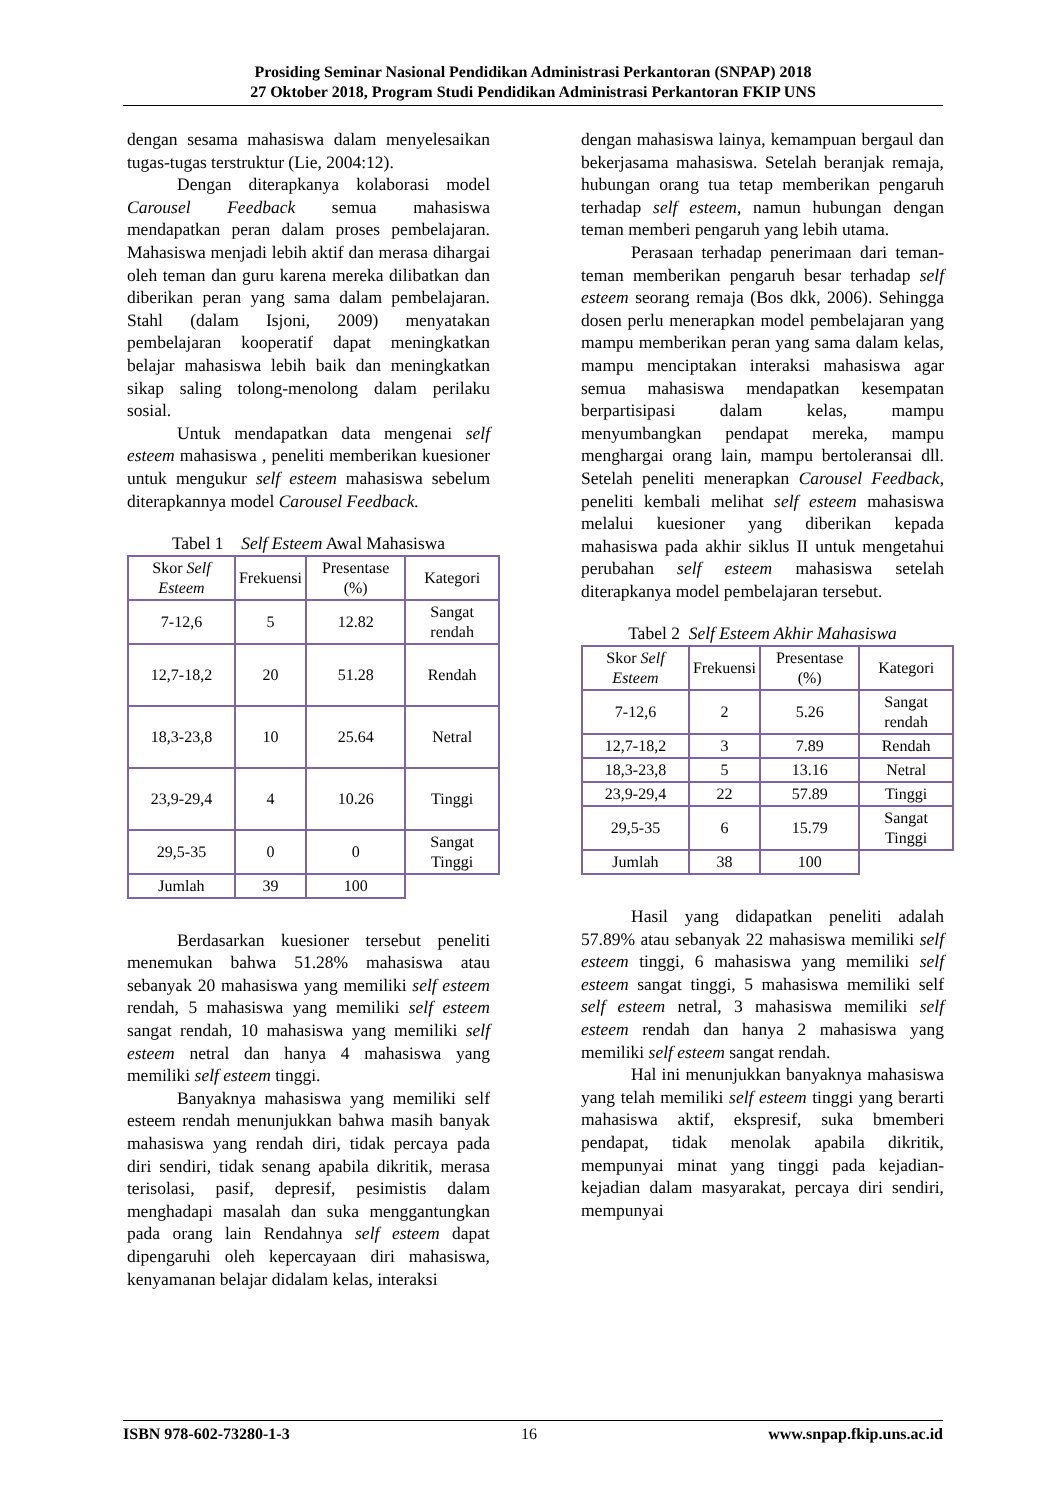Prosiding Seminar Nasional Pendidikan Administrasi Perkantoran (SNPAP) 2018
27 Oktober 2018, Program Studi Pendidikan Administrasi Perkantoran FKIP UNS
dengan sesama mahasiswa dalam menyelesaikan tugas-tugas terstruktur (Lie, 2004:12).
Dengan diterapkanya kolaborasi model Carousel Feedback semua mahasiswa mendapatkan peran dalam proses pembelajaran. Mahasiswa menjadi lebih aktif dan merasa dihargai oleh teman dan guru karena mereka dilibatkan dan diberikan peran yang sama dalam pembelajaran. Stahl (dalam Isjoni, 2009) menyatakan pembelajaran kooperatif dapat meningkatkan belajar mahasiswa lebih baik dan meningkatkan sikap saling tolong-menolong dalam perilaku sosial.
Untuk mendapatkan data mengenai self esteem mahasiswa , peneliti memberikan kuesioner untuk mengukur self esteem mahasiswa sebelum diterapkannya model Carousel Feedback.
Tabel 1 Self Esteem Awal Mahasiswa
| Skor Self Esteem | Frekuensi | Presentase (%) | Kategori |
| 7-12,6 | 5 | 12.82 | Sangat rendah |
| 12,7-18,2 | 20 | 51.28 | Rendah |
| 18,3-23,8 | 10 | 25.64 | Netral |
| 23,9-29,4 | 4 | 10.26 | Tinggi |
| 29,5-35 | 0 | 0 | Sangat Tinggi |
| Jumlah | 39 | 100 | |
Berdasarkan kuesioner tersebut peneliti menemukan bahwa 51.28% mahasiswa atau sebanyak 20 mahasiswa yang memiliki self esteem rendah, 5 mahasiswa yang memiliki self esteem sangat rendah, 10 mahasiswa yang memiliki self esteem netral dan hanya 4 mahasiswa yang memiliki self esteem tinggi.
Banyaknya mahasiswa yang memiliki self esteem rendah menunjukkan bahwa masih banyak mahasiswa yang rendah diri, tidak percaya pada diri sendiri, tidak senang apabila dikritik, merasa terisolasi, pasif, depresif, pesimistis dalam menghadapi masalah dan suka menggantungkan pada orang lain Rendahnya self esteem dapat dipengaruhi oleh kepercayaan diri mahasiswa, kenyamanan belajar didalam kelas, interaksi
dengan mahasiswa lainya, kemampuan bergaul dan bekerjasama mahasiswa. Setelah beranjak remaja, hubungan orang tua tetap memberikan pengaruh terhadap self esteem, namun hubungan dengan teman memberi pengaruh yang lebih utama.
Perasaan terhadap penerimaan dari teman-teman memberikan pengaruh besar terhadap self esteem seorang remaja (Bos dkk, 2006). Sehingga dosen perlu menerapkan model pembelajaran yang mampu memberikan peran yang sama dalam kelas, mampu menciptakan interaksi mahasiswa agar semua mahasiswa mendapatkan kesempatan berpartisipasi dalam kelas, mampu menyumbangkan pendapat mereka, mampu menghargai orang lain, mampu bertoleransai dll. Setelah peneliti menerapkan Carousel Feedback, peneliti kembali melihat self esteem mahasiswa melalui kuesioner yang diberikan kepada mahasiswa pada akhir siklus II untuk mengetahui perubahan self esteem mahasiswa setelah diterapkanya model pembelajaran tersebut.
Tabel 2 Self Esteem Akhir Mahasiswa
| Skor Self Esteem | Frekuensi | Presentase (%) | Kategori |
| 7-12,6 | 2 | 5.26 | Sangat rendah |
| 12,7-18,2 | 3 | 7.89 | Rendah |
| 18,3-23,8 | 5 | 13.16 | Netral |
| 23,9-29,4 | 22 | 57.89 | Tinggi |
| 29,5-35 | 6 | 15.79 | Sangat Tinggi |
| Jumlah | 38 | 100 | |
Hasil yang didapatkan peneliti adalah 57.89% atau sebanyak 22 mahasiswa memiliki self esteem tinggi, 6 mahasiswa yang memiliki self esteem sangat tinggi, 5 mahasiswa memiliki self self esteem netral, 3 mahasiswa memiliki self esteem rendah dan hanya 2 mahasiswa yang memiliki self esteem sangat rendah.
Hal ini menunjukkan banyaknya mahasiswa yang telah memiliki self esteem tinggi yang berarti mahasiswa aktif, ekspresif, suka bmemberi pendapat, tidak menolak apabila dikritik, mempunyai minat yang tinggi pada kejadian-kejadian dalam masyarakat, percaya diri sendiri, mempunyai
ISBN 978-602-73280-1-3 16 www.snpap.fkip.uns.ac.id